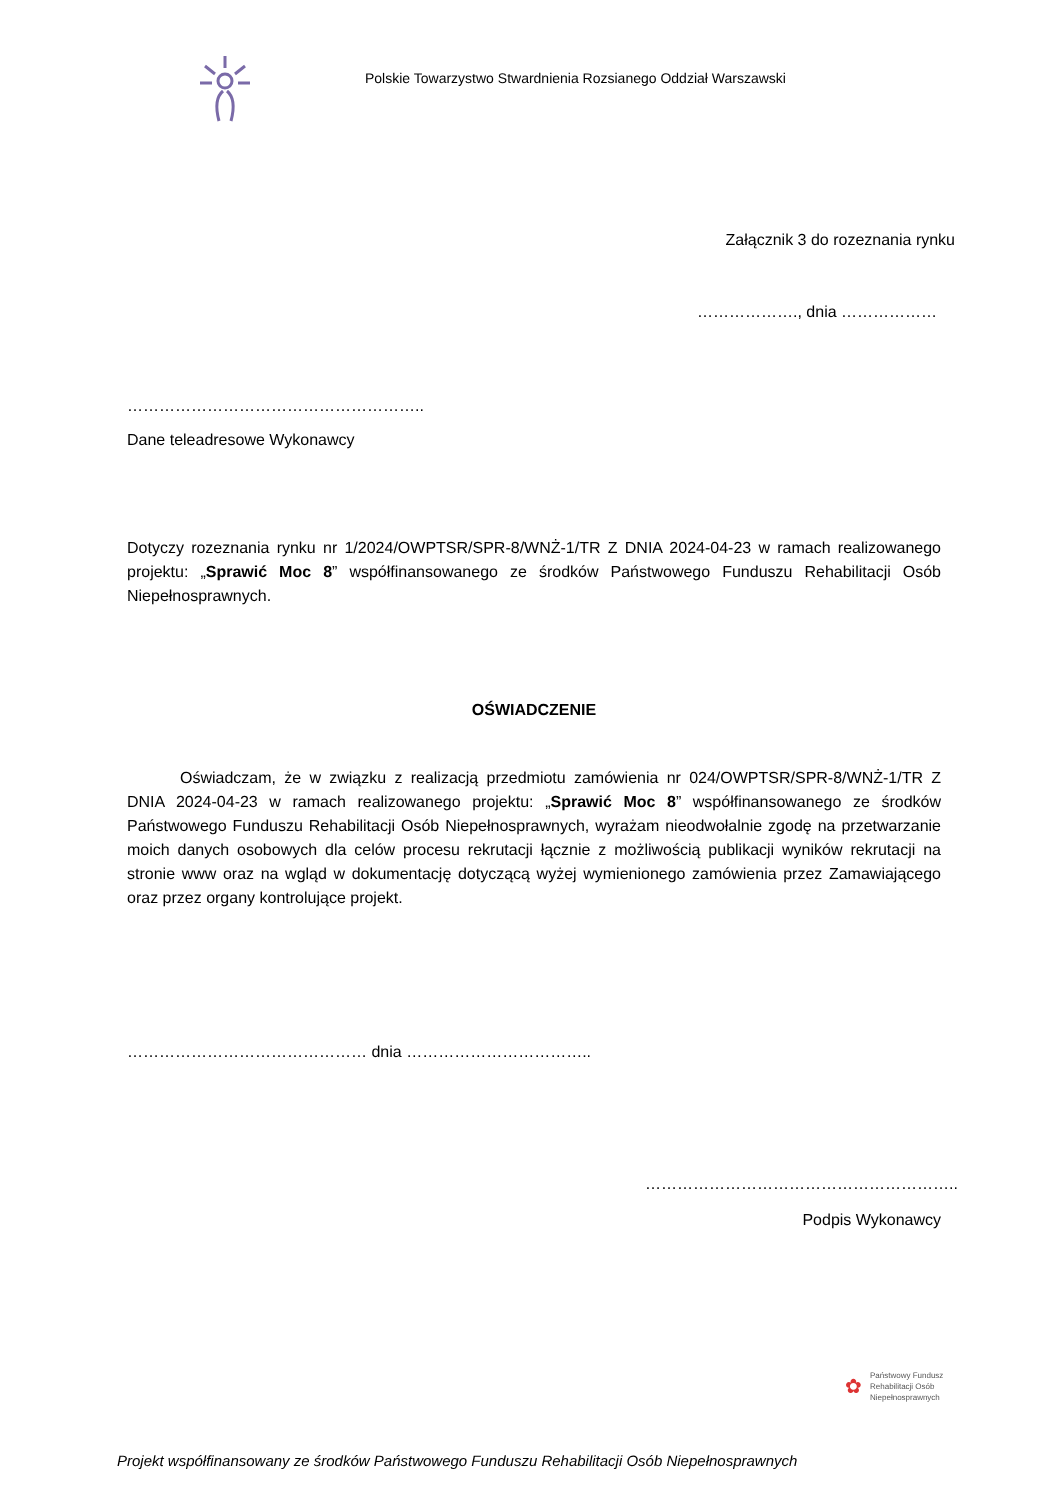Polskie Towarzystwo Stwardnienia Rozsianego Oddział Warszawski
Załącznik 3 do rozeznania rynku
………………., dnia ………………
………………………………………………..
Dane teleadresowe Wykonawcy
Dotyczy rozeznania rynku nr 1/2024/OWPTSR/SPR-8/WNŻ-1/TR Z DNIA 2024-04-23 w ramach realizowanego projektu: „Sprawić Moc 8” współfinansowanego ze środków Państwowego Funduszu Rehabilitacji Osób Niepełnosprawnych.
OŚWIADCZENIE
Oświadczam, że w związku z realizacją przedmiotu zamówienia nr 024/OWPTSR/SPR-8/WNŻ-1/TR Z DNIA 2024-04-23 w ramach realizowanego projektu: „Sprawić Moc 8” współfinansowanego ze środków Państwowego Funduszu Rehabilitacji Osób Niepełnosprawnych, wyrażam nieodwołalnie zgodę na przetwarzanie moich danych osobowych dla celów procesu rekrutacji łącznie z możliwością publikacji wyników rekrutacji na stronie www oraz na wgląd w dokumentację dotyczącą wyżej wymienionego zamówienia przez Zamawiającego oraz przez organy kontrolujące projekt.
……………………………………… dnia ……………………………..
…………………………………………………..
Podpis Wykonawcy
✿
Państwowy Fundusz
Rehabilitacji Osób
Niepełnosprawnych
Projekt współfinansowany ze środków Państwowego Funduszu Rehabilitacji Osób Niepełnosprawnych